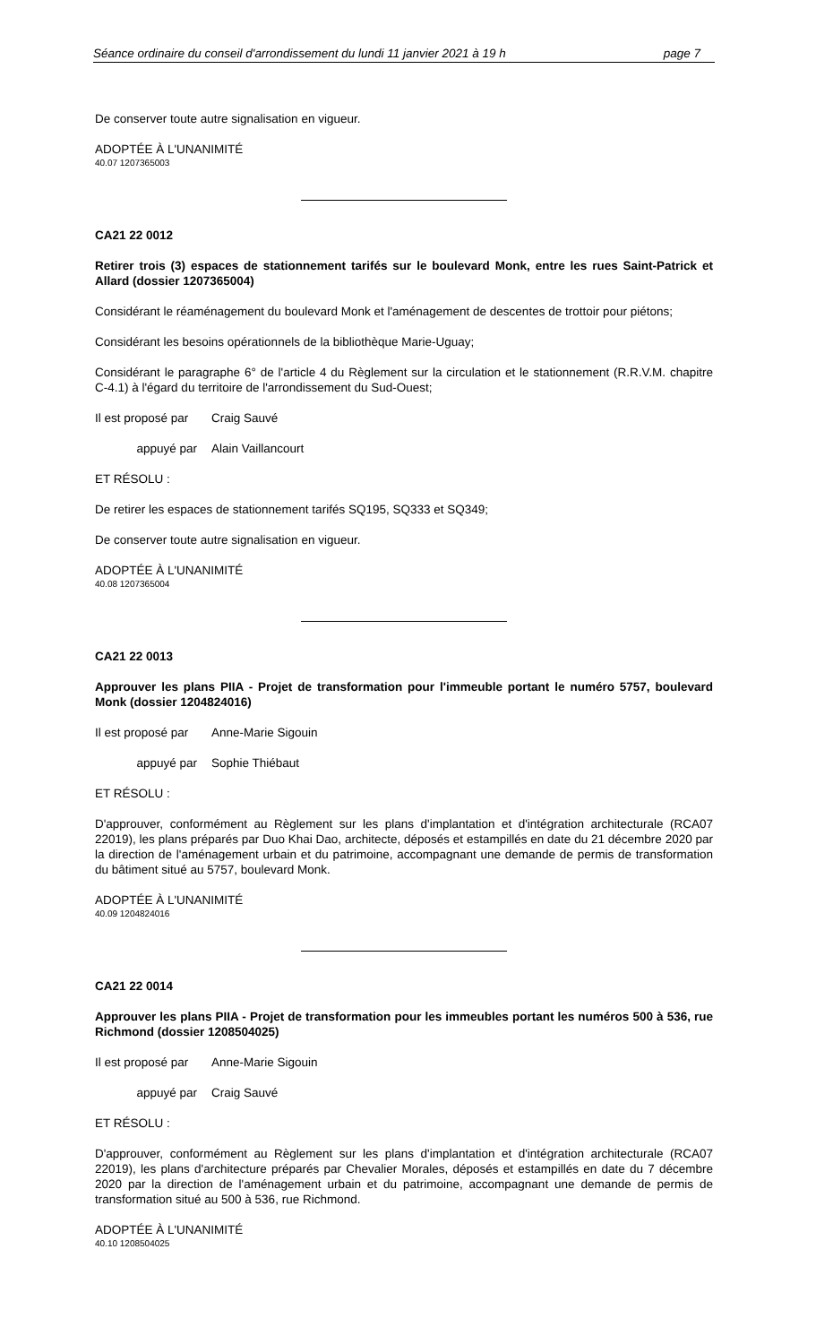Séance ordinaire du conseil d'arrondissement du lundi 11 janvier 2021 à 19 h page 7
De conserver toute autre signalisation en vigueur.
ADOPTÉE À L'UNANIMITÉ
40.07 1207365003
CA21 22 0012
Retirer trois (3) espaces de stationnement tarifés sur le boulevard Monk, entre les rues Saint-Patrick et Allard (dossier 1207365004)
Considérant le réaménagement du boulevard Monk et l'aménagement de descentes de trottoir pour piétons;
Considérant les besoins opérationnels de la bibliothèque Marie-Uguay;
Considérant le paragraphe 6° de l'article 4 du Règlement sur la circulation et le stationnement (R.R.V.M. chapitre C-4.1) à l'égard du territoire de l'arrondissement du Sud-Ouest;
Il est proposé par Craig Sauvé
appuyé par Alain Vaillancourt
ET RÉSOLU :
De retirer les espaces de stationnement tarifés SQ195, SQ333 et SQ349;
De conserver toute autre signalisation en vigueur.
ADOPTÉE À L'UNANIMITÉ
40.08 1207365004
CA21 22 0013
Approuver les plans PIIA - Projet de transformation pour l'immeuble portant le numéro 5757, boulevard Monk (dossier 1204824016)
Il est proposé par Anne-Marie Sigouin
appuyé par Sophie Thiébaut
ET RÉSOLU :
D'approuver, conformément au Règlement sur les plans d'implantation et d'intégration architecturale (RCA07 22019), les plans préparés par Duo Khai Dao, architecte, déposés et estampillés en date du 21 décembre 2020 par la direction de l'aménagement urbain et du patrimoine, accompagnant une demande de permis de transformation du bâtiment situé au 5757, boulevard Monk.
ADOPTÉE À L'UNANIMITÉ
40.09 1204824016
CA21 22 0014
Approuver les plans PIIA - Projet de transformation pour les immeubles portant les numéros 500 à 536, rue Richmond (dossier 1208504025)
Il est proposé par Anne-Marie Sigouin
appuyé par Craig Sauvé
ET RÉSOLU :
D'approuver, conformément au Règlement sur les plans d'implantation et d'intégration architecturale (RCA07 22019), les plans d'architecture préparés par Chevalier Morales, déposés et estampillés en date du 7 décembre 2020 par la direction de l'aménagement urbain et du patrimoine, accompagnant une demande de permis de transformation situé au 500 à 536, rue Richmond.
ADOPTÉE À L'UNANIMITÉ
40.10 1208504025